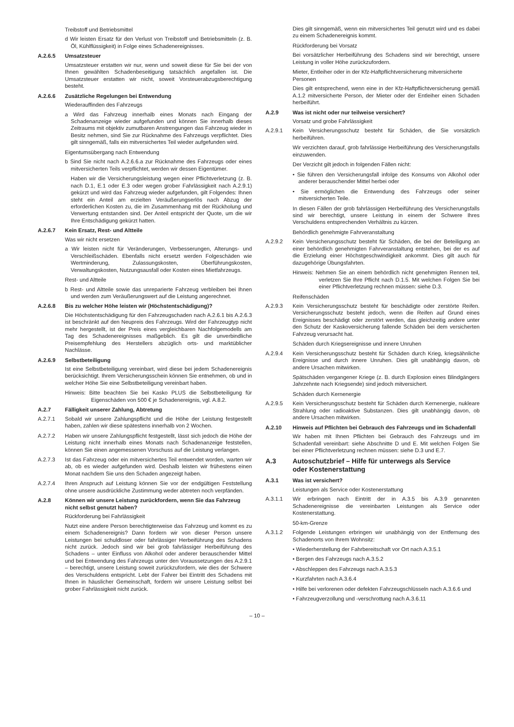Treibstoff und Betriebsmittel
d Wir leisten Ersatz für den Verlust von Treibstoff und Betriebsmitteln (z. B. Öl, Kühlflüssigkeit) in Folge eines Schadenereignisses.
A.2.6.5 Umsatzsteuer
Umsatzsteuer erstatten wir nur, wenn und soweit diese für Sie bei der von Ihnen gewählten Schadenbeseitigung tatsächlich angefallen ist. Die Umsatzsteuer erstatten wir nicht, soweit Vorsteuerabzugsberechtigung besteht.
A.2.6.6 Zusätzliche Regelungen bei Entwendung
Wiederauffinden des Fahrzeugs
a Wird das Fahrzeug innerhalb eines Monats nach Eingang der Schadenanzeige wieder aufgefunden und können Sie innerhalb dieses Zeitraums mit objektiv zumutbaren Anstrengungen das Fahrzeug wieder in Besitz nehmen, sind Sie zur Rücknahme des Fahrzeugs verpflichtet. Dies gilt sinngemäß, falls ein mitversichertes Teil wieder aufgefunden wird.
Eigentumsübergang nach Entwendung
b Sind Sie nicht nach A.2.6.6.a zur Rücknahme des Fahrzeugs oder eines mitversicherten Teils verpflichtet, werden wir dessen Eigentümer.
Haben wir die Versicherungsleistung wegen einer Pflichtverletzung (z. B. nach D.1, E.1 oder E.3 oder wegen grober Fahrlässigkeit nach A.2.9.1) gekürzt und wird das Fahrzeug wieder aufgefunden, gilt Folgendes: Ihnen steht ein Anteil am erzielten Veräußerungserlös nach Abzug der erforderlichen Kosten zu, die im Zusammenhang mit der Rückholung und Verwertung entstanden sind. Der Anteil entspricht der Quote, um die wir Ihre Entschädigung gekürzt hatten.
A.2.6.7 Kein Ersatz, Rest- und Altteile
Was wir nicht ersetzen
a Wir leisten nicht für Veränderungen, Verbesserungen, Alterungs- und Verschleißschäden. Ebenfalls nicht ersetzt werden Folgeschäden wie Wertminderung, Zulassungskosten, Überführungskosten, Verwaltungskosten, Nutzungsausfall oder Kosten eines Mietfahrzeugs.
Rest- und Altteile
b Rest- und Altteile sowie das unreparierte Fahrzeug verbleiben bei Ihnen und werden zum Veräußerungswert auf die Leistung angerechnet.
A.2.6.8 Bis zu welcher Höhe leisten wir (Höchstentschädigung)?
Die Höchstentschädigung für den Fahrzeugschaden nach A.2.6.1 bis A.2.6.3 ist beschränkt auf den Neupreis des Fahrzeugs. Wird der Fahrzeugtyp nicht mehr hergestellt, ist der Preis eines vergleichbaren Nachfolgemodells am Tag des Schadenereignisses maßgeblich. Es gilt die unverbindliche Preisempfehlung des Herstellers abzüglich orts- und marktüblicher Nachlässe.
A.2.6.9 Selbstbeteiligung
Ist eine Selbstbeteiligung vereinbart, wird diese bei jedem Schadenereignis berücksichtigt. Ihrem Versicherungsschein können Sie entnehmen, ob und in welcher Höhe Sie eine Selbstbeteiligung vereinbart haben.
Hinweis: Bitte beachten Sie bei Kasko PLUS die Selbstbeteiligung für Eigenschäden von 500 € je Schadenereignis, vgl. A.8.2.
A.2.7 Fälligkeit unserer Zahlung, Abtretung
A.2.7.1 Sobald wir unsere Zahlungspflicht und die Höhe der Leistung festgestellt haben, zahlen wir diese spätestens innerhalb von 2 Wochen.
A.2.7.2 Haben wir unsere Zahlungspflicht festgestellt, lässt sich jedoch die Höhe der Leistung nicht innerhalb eines Monats nach Schadenanzeige feststellen, können Sie einen angemessenen Vorschuss auf die Leistung verlangen.
A.2.7.3 Ist das Fahrzeug oder ein mitversichertes Teil entwendet worden, warten wir ab, ob es wieder aufgefunden wird. Deshalb leisten wir frühestens einen Monat nachdem Sie uns den Schaden angezeigt haben.
A.2.7.4 Ihren Anspruch auf Leistung können Sie vor der endgültigen Feststellung ohne unsere ausdrückliche Zustimmung weder abtreten noch verpfänden.
A.2.8 Können wir unsere Leistung zurückfordern, wenn Sie das Fahrzeug nicht selbst genutzt haben?
Rückforderung bei Fahrlässigkeit
Nutzt eine andere Person berechtigterweise das Fahrzeug und kommt es zu einem Schadenereignis? Dann fordern wir von dieser Person unsere Leistungen bei schuldloser oder fahrlässiger Herbeiführung des Schadens nicht zurück. Jedoch sind wir bei grob fahrlässiger Herbeiführung des Schadens – unter Einfluss von Alkohol oder anderer berauschender Mittel und bei Entwendung des Fahrzeugs unter den Voraussetzungen des A.2.9.1 – berechtigt, unsere Leistung soweit zurückzufordern, wie dies der Schwere des Verschuldens entspricht. Lebt der Fahrer bei Eintritt des Schadens mit Ihnen in häuslicher Gemeinschaft, fordern wir unsere Leistung selbst bei grober Fahrlässigkeit nicht zurück.
Dies gilt sinngemäß, wenn ein mitversichertes Teil genutzt wird und es dabei zu einem Schadenereignis kommt.
Rückforderung bei Vorsatz
Bei vorsätzlicher Herbeiführung des Schadens sind wir berechtigt, unsere Leistung in voller Höhe zurückzufordern.
Mieter, Entleiher oder in der Kfz-Haftpflichtversicherung mitversicherte Personen
Dies gilt entsprechend, wenn eine in der Kfz-Haftpflichtversicherung gemäß A.1.2 mitversicherte Person, der Mieter oder der Entleiher einen Schaden herbeiführt.
A.2.9 Was ist nicht oder nur teilweise versichert?
Vorsatz und grobe Fahrlässigkeit
A.2.9.1 Kein Versicherungsschutz besteht für Schäden, die Sie vorsätzlich herbeiführen.
Wir verzichten darauf, grob fahrlässige Herbeiführung des Versicherungsfalls einzuwenden.
Der Verzicht gilt jedoch in folgenden Fällen nicht:
• Sie führen den Versicherungsfall infolge des Konsums von Alkohol oder anderer berauschender Mittel herbei oder
• Sie ermöglichen die Entwendung des Fahrzeugs oder seiner mitversicherten Teile.
In diesen Fällen der grob fahrlässigen Herbeiführung des Versicherungsfalls sind wir berechtigt, unsere Leistung in einem der Schwere Ihres Verschuldens entsprechenden Verhältnis zu kürzen.
Behördlich genehmigte Fahrveranstaltung
A.2.9.2 Kein Versicherungsschutz besteht für Schäden, die bei der Beteiligung an einer behördlich genehmigten Fahrveranstaltung entstehen, bei der es auf die Erzielung einer Höchstgeschwindigkeit ankommt. Dies gilt auch für dazugehörige Übungsfahrten.
Hinweis: Nehmen Sie an einem behördlich nicht genehmigten Rennen teil, verletzen Sie Ihre Pflicht nach D.1.5. Mit welchen Folgen Sie bei einer Pflichtverletzung rechnen müssen: siehe D.3.
Reifenschäden
A.2.9.3 Kein Versicherungsschutz besteht für beschädigte oder zerstörte Reifen. Versicherungsschutz besteht jedoch, wenn die Reifen auf Grund eines Ereignisses beschädigt oder zerstört werden, das gleichzeitig andere unter den Schutz der Kaskoversicherung fallende Schäden bei dem versicherten Fahrzeug verursacht hat.
Schäden durch Kriegsereignisse und innere Unruhen
A.2.9.4 Kein Versicherungsschutz besteht für Schäden durch Krieg, kriegsähnliche Ereignisse und durch innere Unruhen. Dies gilt unabhängig davon, ob andere Ursachen mitwirken.
Spätschäden vergangener Kriege (z. B. durch Explosion eines Blindgängers Jahrzehnte nach Kriegsende) sind jedoch mitversichert.
Schäden durch Kernenergie
A.2.9.5 Kein Versicherungsschutz besteht für Schäden durch Kernenergie, nukleare Strahlung oder radioaktive Substanzen. Dies gilt unabhängig davon, ob andere Ursachen mitwirken.
A.2.10 Hinweis auf Pflichten bei Gebrauch des Fahrzeugs und im Schadenfall
Wir haben mit Ihnen Pflichten bei Gebrauch des Fahrzeugs und im Schadenfall vereinbart: siehe Abschnitte D und E. Mit welchen Folgen Sie bei einer Pflichtverletzung rechnen müssen: siehe D.3 und E.7.
A.3 Autoschutzbrief – Hilfe für unterwegs als Service
oder Kostenerstattung
A.3.1 Was ist versichert?
Leistungen als Service oder Kostenerstattung
A.3.1.1 Wir erbringen nach Eintritt der in A.3.5 bis A.3.9 genannten Schadenereignisse die vereinbarten Leistungen als Service oder Kostenerstattung.
50-km-Grenze
A.3.1.2 Folgende Leistungen erbringen wir unabhängig von der Entfernung des Schadenorts von Ihrem Wohnsitz:
• Wiederherstellung der Fahrbereitschaft vor Ort nach A.3.5.1
• Bergen des Fahrzeugs nach A.3.5.2
• Abschleppen des Fahrzeugs nach A.3.5.3
• Kurzfahrten nach A.3.6.4
• Hilfe bei verlorenen oder defekten Fahrzeugschlüsseln nach A.3.6.6 und
• Fahrzeugverzollung und -verschrottung nach A.3.6.11
– 10 –